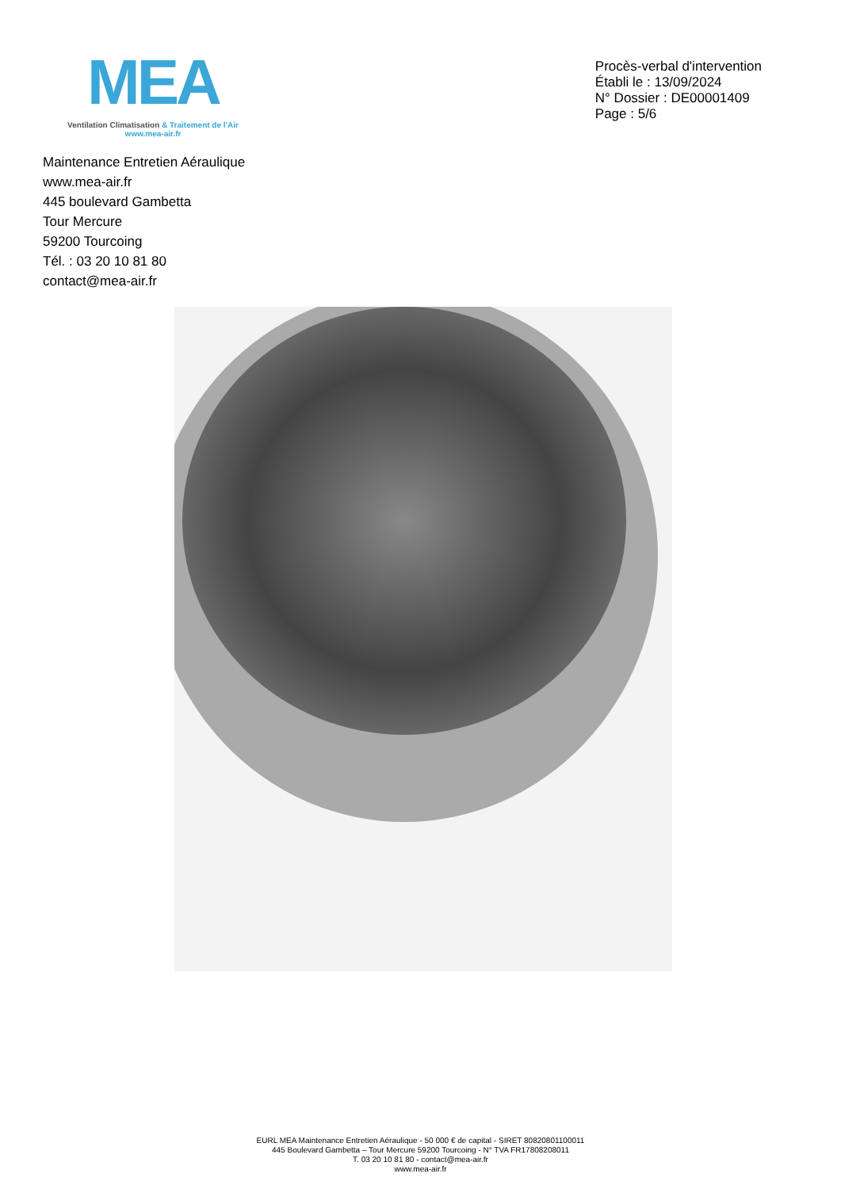MEA
Ventilation Climatisation & Traitement de l'Air
www.mea-air.fr
Procès-verbal d'intervention
Établi le : 13/09/2024
N° Dossier : DE00001409
Page : 5/6
Maintenance Entretien Aéraulique
www.mea-air.fr
445 boulevard Gambetta
Tour Mercure
59200 Tourcoing
Tél. : 03 20 10 81 80
contact@mea-air.fr
EURL MEA Maintenance Entretien Aéraulique - 50 000 € de capital - SIRET 80820801100011
445 Boulevard Gambetta – Tour Mercure 59200 Tourcoing - N° TVA FR17808208011
T. 03 20 10 81 80 - contact@mea-air.fr
www.mea-air.fr